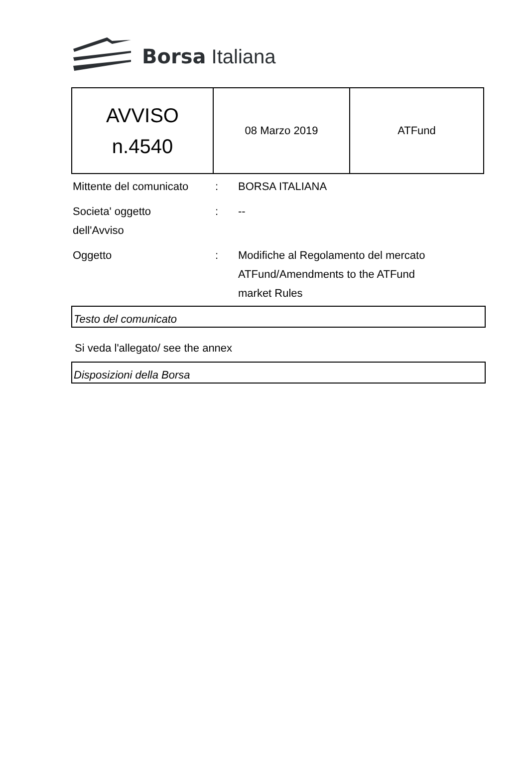Borsa Italiana
| AVVISO n.4540 | 08 Marzo 2019 | ATFund |
| Mittente del comunicato | : | BORSA ITALIANA |
| Societa' oggetto dell'Avviso | : | -- |
| Oggetto | : | Modifiche al Regolamento del mercato ATFund/Amendments to the ATFund market Rules |
Testo del comunicato
Si veda l'allegato/ see the annex
Disposizioni della Borsa